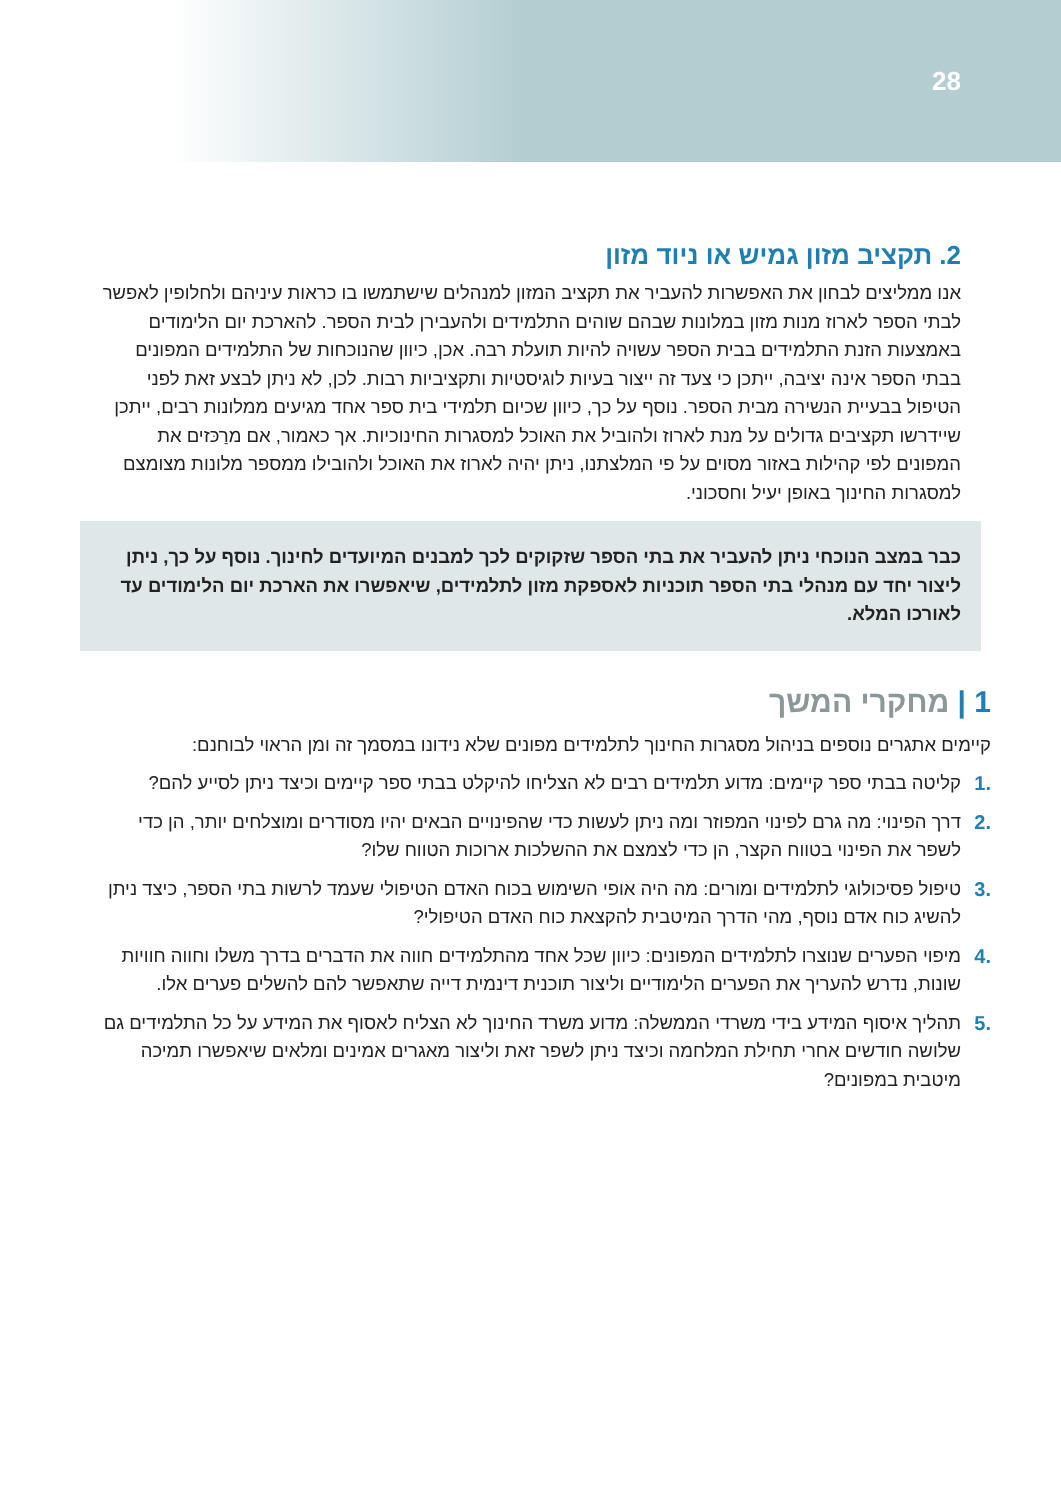28
2. תקציב מזון גמיש או ניוד מזון
אנו ממליצים לבחון את האפשרות להעביר את תקציב המזון למנהלים שישתמשו בו כראות עיניהם ולחלופין לאפשר לבתי הספר לארוז מנות מזון במלונות שבהם שוהים התלמידים ולהעבירן לבית הספר. להארכת יום הלימודים באמצעות הזנת התלמידים בבית הספר עשויה להיות תועלת רבה. אכן, כיוון שהנוכחות של התלמידים המפונים בבתי הספר אינה יציבה, ייתכן כי צעד זה ייצור בעיות לוגיסטיות ותקציביות רבות. לכן, לא ניתן לבצע זאת לפני הטיפול בבעיית הנשירה מבית הספר. נוסף על כך, כיוון שכיום תלמידי בית ספר אחד מגיעים ממלונות רבים, ייתכן שיידרשו תקציבים גדולים על מנת לארוז ולהוביל את האוכל למסגרות החינוכיות. אך כאמור, אם מרַכּזים את המפונים לפי קהילות באזור מסוים על פי המלצתנו, ניתן יהיה לארוז את האוכל ולהובילו ממספר מלונות מצומצם למסגרות החינוך באופן יעיל וחסכוני.
כבר במצב הנוכחי ניתן להעביר את בתי הספר שזקוקים לכך למבנים המיועדים לחינוך. נוסף על כך, ניתן ליצור יחד עם מנהלי בתי הספר תוכניות לאספקת מזון לתלמידים, שיאפשרו את הארכת יום הלימודים עד לאורכו המלא.
1 | מחקרי המשך
קיימים אתגרים נוספים בניהול מסגרות החינוך לתלמידים מפונים שלא נידונו במסמך זה ומן הראוי לבוחנם:
.1 קליטה בבתי ספר קיימים: מדוע תלמידים רבים לא הצליחו להיקלט בבתי ספר קיימים וכיצד ניתן לסייע להם?
.2 דרך הפינוי: מה גרם לפינוי המפוזר ומה ניתן לעשות כדי שהפינויים הבאים יהיו מסודרים ומוצלחים יותר, הן כדי לשפר את הפינוי בטווח הקצר, הן כדי לצמצם את ההשלכות ארוכות הטווח שלו?
.3 טיפול פסיכולוגי לתלמידים ומורים: מה היה אופי השימוש בכוח האדם הטיפולי שעמד לרשות בתי הספר, כיצד ניתן להשיג כוח אדם נוסף, מהי הדרך המיטבית להקצאת כוח האדם הטיפולי?
.4 מיפוי הפערים שנוצרו לתלמידים המפונים: כיוון שכל אחד מהתלמידים חווה את הדברים בדרך משלו וחווה חוויות שונות, נדרש להעריך את הפערים הלימודיים וליצור תוכנית דינמית דייה שתאפשר להם להשלים פערים אלו.
.5 תהליך איסוף המידע בידי משרדי הממשלה: מדוע משרד החינוך לא הצליח לאסוף את המידע על כל התלמידים גם שלושה חודשים אחרי תחילת המלחמה וכיצד ניתן לשפר זאת וליצור מאגרים אמינים ומלאים שיאפשרו תמיכה מיטבית במפונים?